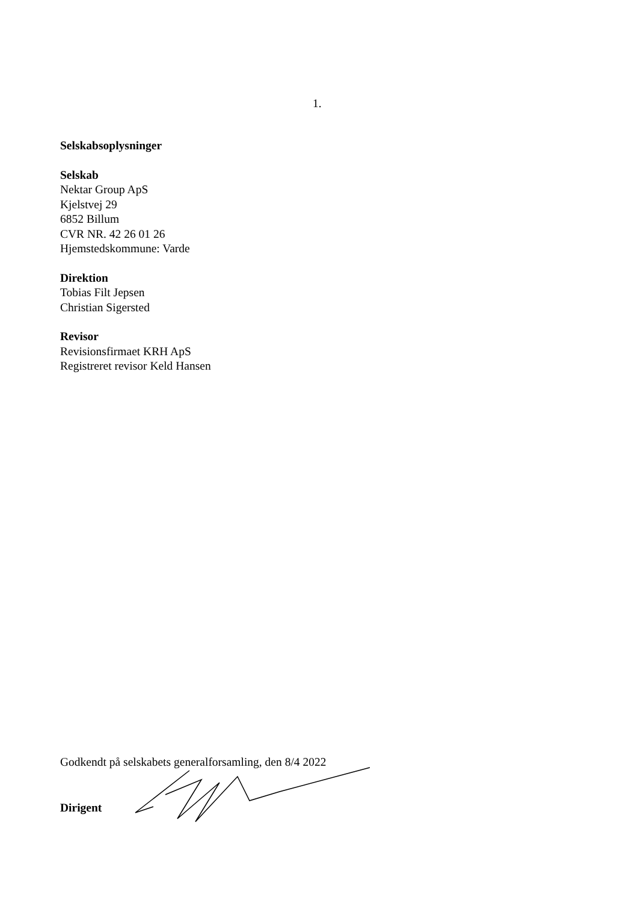1.
Selskabsoplysninger
Selskab
Nektar Group ApS
Kjelstvej 29
6852 Billum
CVR NR. 42 26 01 26
Hjemstedskommune: Varde
Direktion
Tobias Filt Jepsen
Christian Sigersted
Revisor
Revisionsfirmaet KRH ApS
Registreret revisor Keld Hansen
Godkendt på selskabets generalforsamling, den 8/4 2022
Dirigent